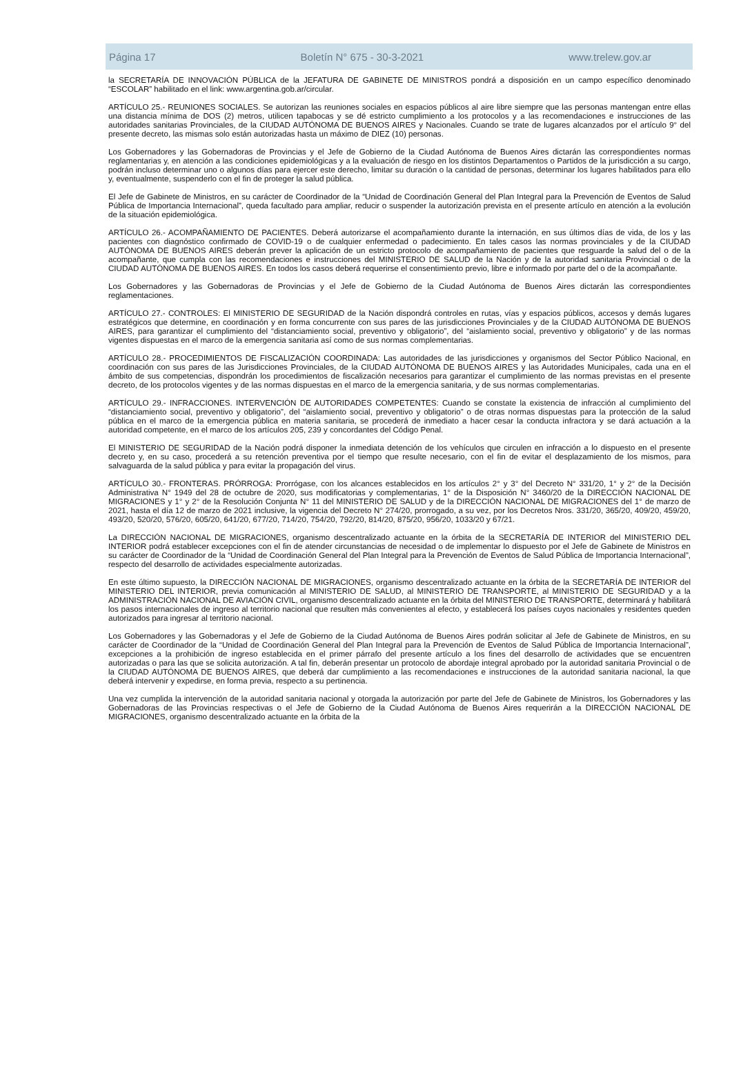Página 17 Boletín N° 675 - 30-3-2021 www.trelew.gov.ar
la SECRETARÍA DE INNOVACIÓN PÚBLICA de la JEFATURA DE GABINETE DE MINISTROS pondrá a disposición en un campo específico denominado “ESCOLAR” habilitado en el link: www.argentina.gob.ar/circular.
ARTÍCULO 25.- REUNIONES SOCIALES. Se autorizan las reuniones sociales en espacios públicos al aire libre siempre que las personas mantengan entre ellas una distancia mínima de DOS (2) metros, utilicen tapabocas y se dé estricto cumplimiento a los protocolos y a las recomendaciones e instrucciones de las autoridades sanitarias Provinciales, de la CIUDAD AUTÓNOMA DE BUENOS AIRES y Nacionales. Cuando se trate de lugares alcanzados por el artículo 9° del presente decreto, las mismas solo están autorizadas hasta un máximo de DIEZ (10) personas.
Los Gobernadores y las Gobernadoras de Provincias y el Jefe de Gobierno de la Ciudad Autónoma de Buenos Aires dictarán las correspondientes normas reglamentarias y, en atención a las condiciones epidemiológicas y a la evaluación de riesgo en los distintos Departamentos o Partidos de la jurisdicción a su cargo, podrán incluso determinar uno o algunos días para ejercer este derecho, limitar su duración o la cantidad de personas, determinar los lugares habilitados para ello y, eventualmente, suspenderlo con el fin de proteger la salud pública.
El Jefe de Gabinete de Ministros, en su carácter de Coordinador de la “Unidad de Coordinación General del Plan Integral para la Prevención de Eventos de Salud Pública de Importancia Internacional”, queda facultado para ampliar, reducir o suspender la autorización prevista en el presente artículo en atención a la evolución de la situación epidemiológica.
ARTÍCULO 26.- ACOMPAÑAMIENTO DE PACIENTES. Deberá autorizarse el acompañamiento durante la internación, en sus últimos días de vida, de los y las pacientes con diagnóstico confirmado de COVID-19 o de cualquier enfermedad o padecimiento. En tales casos las normas provinciales y de la CIUDAD AUTÓNOMA DE BUENOS AIRES deberán prever la aplicación de un estricto protocolo de acompañamiento de pacientes que resguarde la salud del o de la acompañante, que cumpla con las recomendaciones e instrucciones del MINISTERIO DE SALUD de la Nación y de la autoridad sanitaria Provincial o de la CIUDAD AUTÓNOMA DE BUENOS AIRES. En todos los casos deberá requerirse el consentimiento previo, libre e informado por parte del o de la acompañante.
Los Gobernadores y las Gobernadoras de Provincias y el Jefe de Gobierno de la Ciudad Autónoma de Buenos Aires dictarán las correspondientes reglamentaciones.
ARTÍCULO 27.- CONTROLES: El MINISTERIO DE SEGURIDAD de la Nación dispondrá controles en rutas, vías y espacios públicos, accesos y demás lugares estratégicos que determine, en coordinación y en forma concurrente con sus pares de las jurisdicciones Provinciales y de la CIUDAD AUTÓNOMA DE BUENOS AIRES, para garantizar el cumplimiento del “distanciamiento social, preventivo y obligatorio”, del “aislamiento social, preventivo y obligatorio” y de las normas vigentes dispuestas en el marco de la emergencia sanitaria así como de sus normas complementarias.
ARTÍCULO 28.- PROCEDIMIENTOS DE FISCALIZACIÓN COORDINADA: Las autoridades de las jurisdicciones y organismos del Sector Público Nacional, en coordinación con sus pares de las Jurisdicciones Provinciales, de la CIUDAD AUTÓNOMA DE BUENOS AIRES y las Autoridades Municipales, cada una en el ámbito de sus competencias, dispondrán los procedimientos de fiscalización necesarios para garantizar el cumplimiento de las normas previstas en el presente decreto, de los protocolos vigentes y de las normas dispuestas en el marco de la emergencia sanitaria, y de sus normas complementarias.
ARTÍCULO 29.- INFRACCIONES. INTERVENCIÓN DE AUTORIDADES COMPETENTES: Cuando se constate la existencia de infracción al cumplimiento del “distanciamiento social, preventivo y obligatorio”, del “aislamiento social, preventivo y obligatorio” o de otras normas dispuestas para la protección de la salud pública en el marco de la emergencia pública en materia sanitaria, se procederá de inmediato a hacer cesar la conducta infractora y se dará actuación a la autoridad competente, en el marco de los artículos 205, 239 y concordantes del Código Penal.
El MINISTERIO DE SEGURIDAD de la Nación podrá disponer la inmediata detención de los vehículos que circulen en infracción a lo dispuesto en el presente decreto y, en su caso, procederá a su retención preventiva por el tiempo que resulte necesario, con el fin de evitar el desplazamiento de los mismos, para salvaguarda de la salud pública y para evitar la propagación del virus.
ARTÍCULO 30.- FRONTERAS. PRÓRROGA: Prorrógase, con los alcances establecidos en los artículos 2° y 3° del Decreto N° 331/20, 1° y 2° de la Decisión Administrativa N° 1949 del 28 de octubre de 2020, sus modificatorias y complementarias, 1° de la Disposición N° 3460/20 de la DIRECCIÓN NACIONAL DE MIGRACIONES y 1° y 2° de la Resolución Conjunta N° 11 del MINISTERIO DE SALUD y de la DIRECCIÓN NACIONAL DE MIGRACIONES del 1° de marzo de 2021, hasta el día 12 de marzo de 2021 inclusive, la vigencia del Decreto N° 274/20, prorrogado, a su vez, por los Decretos Nros. 331/20, 365/20, 409/20, 459/20, 493/20, 520/20, 576/20, 605/20, 641/20, 677/20, 714/20, 754/20, 792/20, 814/20, 875/20, 956/20, 1033/20 y 67/21.
La DIRECCIÓN NACIONAL DE MIGRACIONES, organismo descentralizado actuante en la órbita de la SECRETARÍA DE INTERIOR del MINISTERIO DEL INTERIOR podrá establecer excepciones con el fin de atender circunstancias de necesidad o de implementar lo dispuesto por el Jefe de Gabinete de Ministros en su carácter de Coordinador de la “Unidad de Coordinación General del Plan Integral para la Prevención de Eventos de Salud Pública de Importancia Internacional”, respecto del desarrollo de actividades especialmente autorizadas.
En este último supuesto, la DIRECCIÓN NACIONAL DE MIGRACIONES, organismo descentralizado actuante en la órbita de la SECRETARÍA DE INTERIOR del MINISTERIO DEL INTERIOR, previa comunicación al MINISTERIO DE SALUD, al MINISTERIO DE TRANSPORTE, al MINISTERIO DE SEGURIDAD y a la ADMINISTRACIÓN NACIONAL DE AVIACIÓN CIVIL, organismo descentralizado actuante en la órbita del MINISTERIO DE TRANSPORTE, determinará y habilitará los pasos internacionales de ingreso al territorio nacional que resulten más convenientes al efecto, y establecerá los países cuyos nacionales y residentes queden autorizados para ingresar al territorio nacional.
Los Gobernadores y las Gobernadoras y el Jefe de Gobierno de la Ciudad Autónoma de Buenos Aires podrán solicitar al Jefe de Gabinete de Ministros, en su carácter de Coordinador de la “Unidad de Coordinación General del Plan Integral para la Prevención de Eventos de Salud Pública de Importancia Internacional”, excepciones a la prohibición de ingreso establecida en el primer párrafo del presente artículo a los fines del desarrollo de actividades que se encuentren autorizadas o para las que se solicita autorización. A tal fin, deberán presentar un protocolo de abordaje integral aprobado por la autoridad sanitaria Provincial o de la CIUDAD AUTÓNOMA DE BUENOS AIRES, que deberá dar cumplimiento a las recomendaciones e instrucciones de la autoridad sanitaria nacional, la que deberá intervenir y expedirse, en forma previa, respecto a su pertinencia.
Una vez cumplida la intervención de la autoridad sanitaria nacional y otorgada la autorización por parte del Jefe de Gabinete de Ministros, los Gobernadores y las Gobernadoras de las Provincias respectivas o el Jefe de Gobierno de la Ciudad Autónoma de Buenos Aires requerirán a la DIRECCIÓN NACIONAL DE MIGRACIONES, organismo descentralizado actuante en la órbita de la